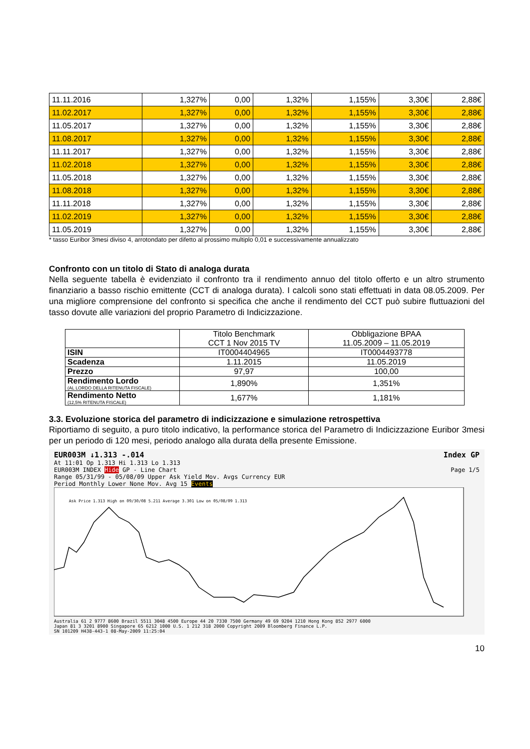| 11.11.2016 | 1,327% | 0,00 | 1,32% | 1,155% | 3,30€ | 2,88€ |
| 11.02.2017 | 1,327% | 0,00 | 1,32% | 1,155% | 3,30€ | 2,88€ |
| 11.05.2017 | 1,327% | 0,00 | 1,32% | 1,155% | 3,30€ | 2,88€ |
| 11.08.2017 | 1,327% | 0,00 | 1,32% | 1,155% | 3,30€ | 2,88€ |
| 11.11.2017 | 1,327% | 0,00 | 1,32% | 1,155% | 3,30€ | 2,88€ |
| 11.02.2018 | 1,327% | 0,00 | 1,32% | 1,155% | 3,30€ | 2,88€ |
| 11.05.2018 | 1,327% | 0,00 | 1,32% | 1,155% | 3,30€ | 2,88€ |
| 11.08.2018 | 1,327% | 0,00 | 1,32% | 1,155% | 3,30€ | 2,88€ |
| 11.11.2018 | 1,327% | 0,00 | 1,32% | 1,155% | 3,30€ | 2,88€ |
| 11.02.2019 | 1,327% | 0,00 | 1,32% | 1,155% | 3,30€ | 2,88€ |
| 11.05.2019 | 1,327% | 0,00 | 1,32% | 1,155% | 3,30€ | 2,88€ |
* tasso Euribor 3mesi diviso 4, arrotondato per difetto al prossimo multiplo 0,01 e successivamente annualizzato
Confronto con un titolo di Stato di analoga durata
Nella seguente tabella è evidenziato il confronto tra il rendimento annuo del titolo offerto e un altro strumento finanziario a basso rischio emittente (CCT di analoga durata). I calcoli sono stati effettuati in data 08.05.2009. Per una migliore comprensione del confronto si specifica che anche il rendimento del CCT può subire fluttuazioni del tasso dovute alle variazioni del proprio Parametro di Indicizzazione.
| | Titolo Benchmark CCT 1 Nov 2015 TV | Obbligazione BPAA 11.05.2009 – 11.05.2019 |
| ISIN | IT0004404965 | IT0004493778 |
| Scadenza | 1.11.2015 | 11.05.2019 |
| Prezzo | 97,97 | 100,00 |
| Rendimento Lordo (AL LORDO DELLA RITENUTA FISCALE) | 1,890% | 1,351% |
| Rendimento Netto (12,5% RITENUTA FISCALE) | 1,677% | 1,181% |
3.3. Evoluzione storica del parametro di indicizzazione e simulazione retrospettiva
Riportiamo di seguito, a puro titolo indicativo, la performance storica del Parametro di Indicizzazione Euribor 3mesi per un periodo di 120 mesi, periodo analogo alla durata della presente Emissione.
EUR003M ↓1.313 -.014 Index GP
At 11:01 Op 1.313 Hi 1.313 Lo 1.313
EUR003M INDEX Hide GP - Line Chart Page 1/5
Range 05/31/99 - 05/08/09 Upper Ask Yield Mov. Avgs Currency EUR
Period Monthly Lower None Mov. Avg 15 Events
Ask Price 1.313 High on 09/30/08 5.211 Average 3.301 Low on 05/08/09 1.313
Australia 61 2 9777 8600 Brazil 5511 3048 4500 Europe 44 20 7330 7500 Germany 49 69 9204 1210 Hong Kong 852 2977 6000
Japan 81 3 3201 8900 Singapore 65 6212 1000 U.S. 1 212 318 2000 Copyright 2009 Bloomberg Finance L.P.
SN 101209 H438-443-1 08-May-2009 11:25:04
10